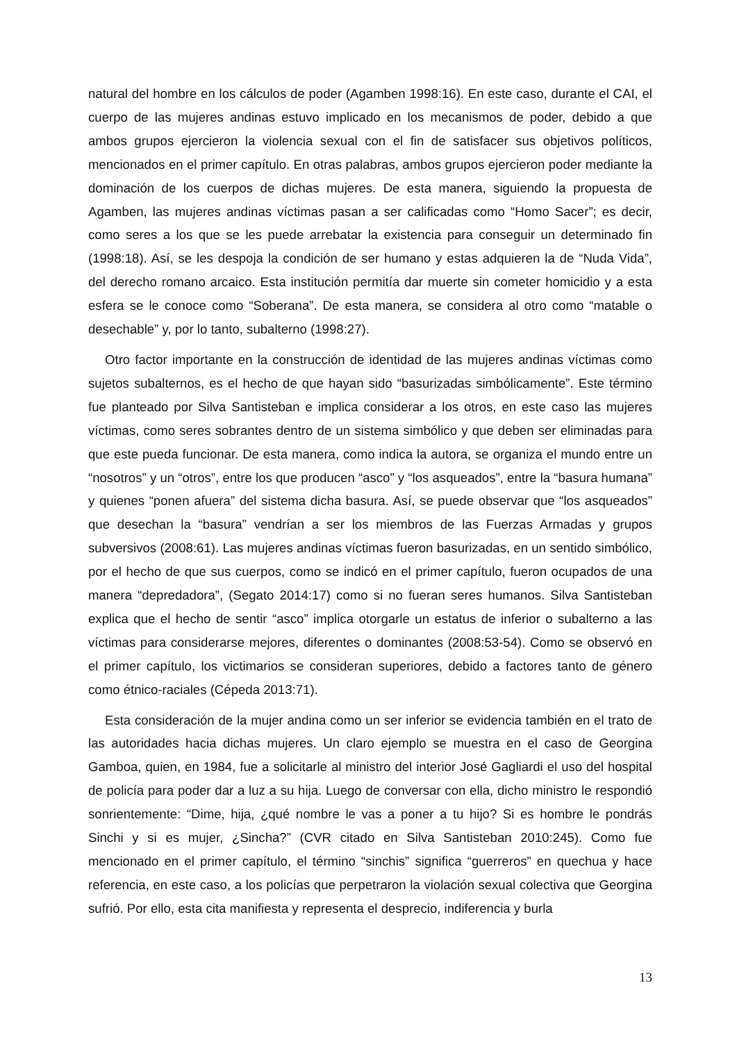natural del hombre en los cálculos de poder (Agamben 1998:16). En este caso, durante el CAI, el cuerpo de las mujeres andinas estuvo implicado en los mecanismos de poder, debido a que ambos grupos ejercieron la violencia sexual con el fin de satisfacer sus objetivos políticos, mencionados en el primer capítulo. En otras palabras, ambos grupos ejercieron poder mediante la dominación de los cuerpos de dichas mujeres. De esta manera, siguiendo la propuesta de Agamben, las mujeres andinas víctimas pasan a ser calificadas como “Homo Sacer”; es decir, como seres a los que se les puede arrebatar la existencia para conseguir un determinado fin (1998:18). Así, se les despoja la condición de ser humano y estas adquieren la de “Nuda Vida”, del derecho romano arcaico. Esta institución permitía dar muerte sin cometer homicidio y a esta esfera se le conoce como “Soberana”. De esta manera, se considera al otro como “matable o desechable” y, por lo tanto, subalterno (1998:27).
Otro factor importante en la construcción de identidad de las mujeres andinas víctimas como sujetos subalternos, es el hecho de que hayan sido “basurizadas simbólicamente”. Este término fue planteado por Silva Santisteban e implica considerar a los otros, en este caso las mujeres víctimas, como seres sobrantes dentro de un sistema simbólico y que deben ser eliminadas para que este pueda funcionar. De esta manera, como indica la autora, se organiza el mundo entre un “nosotros” y un “otros”, entre los que producen “asco” y “los asqueados”, entre la “basura humana” y quienes “ponen afuera” del sistema dicha basura. Así, se puede observar que “los asqueados” que desechan la “basura” vendrían a ser los miembros de las Fuerzas Armadas y grupos subversivos (2008:61). Las mujeres andinas víctimas fueron basurizadas, en un sentido simbólico, por el hecho de que sus cuerpos, como se indicó en el primer capítulo, fueron ocupados de una manera “depredadora”, (Segato 2014:17) como si no fueran seres humanos. Silva Santisteban explica que el hecho de sentir “asco” implica otorgarle un estatus de inferior o subalterno a las víctimas para considerarse mejores, diferentes o dominantes (2008:53-54). Como se observó en el primer capítulo, los victimarios se consideran superiores, debido a factores tanto de género como étnico-raciales (Cépeda 2013:71).
Esta consideración de la mujer andina como un ser inferior se evidencia también en el trato de las autoridades hacia dichas mujeres. Un claro ejemplo se muestra en el caso de Georgina Gamboa, quien, en 1984, fue a solicitarle al ministro del interior José Gagliardi el uso del hospital de policía para poder dar a luz a su hija. Luego de conversar con ella, dicho ministro le respondió sonrientemente: “Dime, hija, ¿qué nombre le vas a poner a tu hijo? Si es hombre le pondrás Sinchi y si es mujer, ¿Sincha?” (CVR citado en Silva Santisteban 2010:245). Como fue mencionado en el primer capítulo, el término “sinchis” significa “guerreros” en quechua y hace referencia, en este caso, a los policías que perpetraron la violación sexual colectiva que Georgina sufrió. Por ello, esta cita manifiesta y representa el desprecio, indiferencia y burla
13